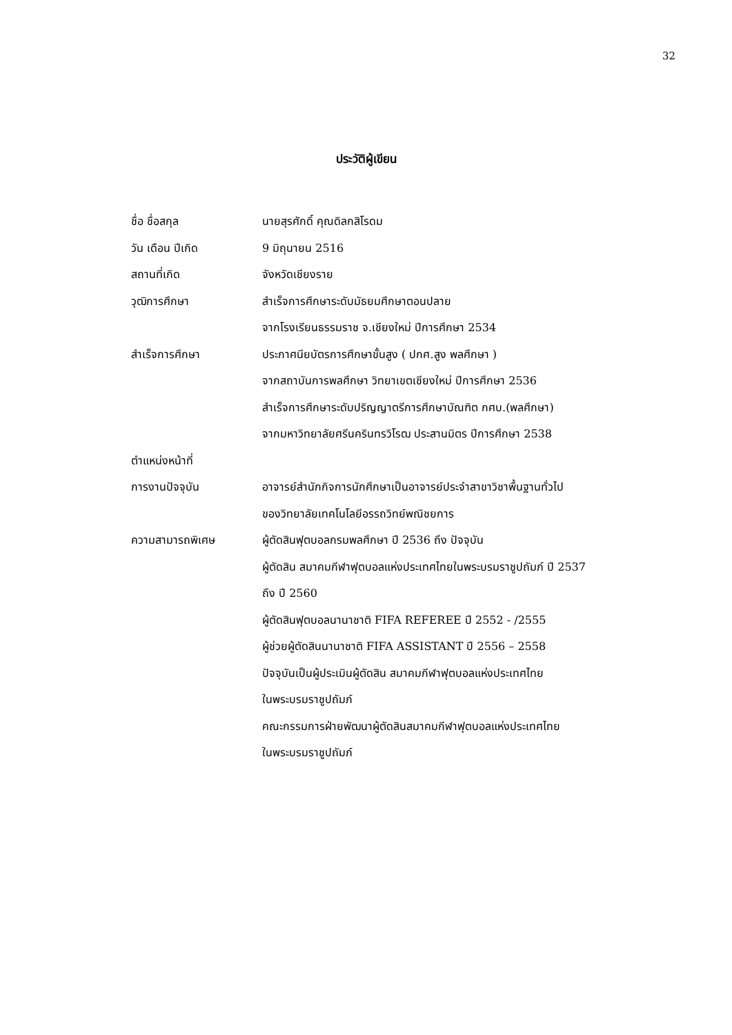32
ประวัติผู้เขียน
ชื่อ ชื่อสกุล นายสุรศักดิ์ คุณดิลกสิโรดม
วัน เดือน ปีเกิด 9 มิถุนายน 2516
สถานที่เกิด จังหวัดเชียงราย
วุฒิการศึกษา สำเร็จการศึกษาระดับมัธยมศึกษาตอนปลาย
จากโรงเรียนธรรมราช จ.เชียงใหม่ ปีการศึกษา 2534
สำเร็จการศึกษา ประกาศนียบัตรการศึกษาขั้นสูง ( ปกศ.สูง พลศึกษา )
จากสถาบันการพลศึกษา วิทยาเขตเชียงใหม่ ปีการศึกษา 2536
สำเร็จการศึกษาระดับปริญญาตรีการศึกษาบัณฑิต กศบ.(พลศึกษา)
จากมหาวิทยาลัยศรีนครินทรวิโรฒ ประสานมิตร ปีการศึกษา 2538
ตำแหน่งหน้าที่
การงานปัจจุบัน อาจารย์สำนักกิจการนักศึกษาเป็นอาจารย์ประจำสาขาวิชาพื้นฐานทั่วไป
ของวิทยาลัยเทคโนโลยีอรรถวิทย์พณิชยการ
ความสามารถพิเศษ ผู้ตัดสินฟุตบอลกรมพลศึกษา ปี 2536 ถึง ปัจจุบัน
ผู้ตัดสิน สมาคมกีฬาฟุตบอลแห่งประเทศไทยในพระบรมราชูปถัมภ์ ปี 2537
ถึง ปี 2560
ผู้ตัดสินฟุตบอลนานาชาติ FIFA REFEREE ปี 2552 - /2555
ผู้ช่วยผู้ตัดสินนานาชาติ FIFA ASSISTANT ปี 2556 – 2558
ปัจจุบันเป็นผู้ประเมินผู้ตัดสิน สมาคมกีฬาฟุตบอลแห่งประเทศไทย
ในพระบรมราชูปถัมภ์
คณะกรรมการฝ่ายพัฒนาผู้ตัดสินสมาคมกีฬาฟุตบอลแห่งประเทศไทย
ในพระบรมราชูปถัมภ์